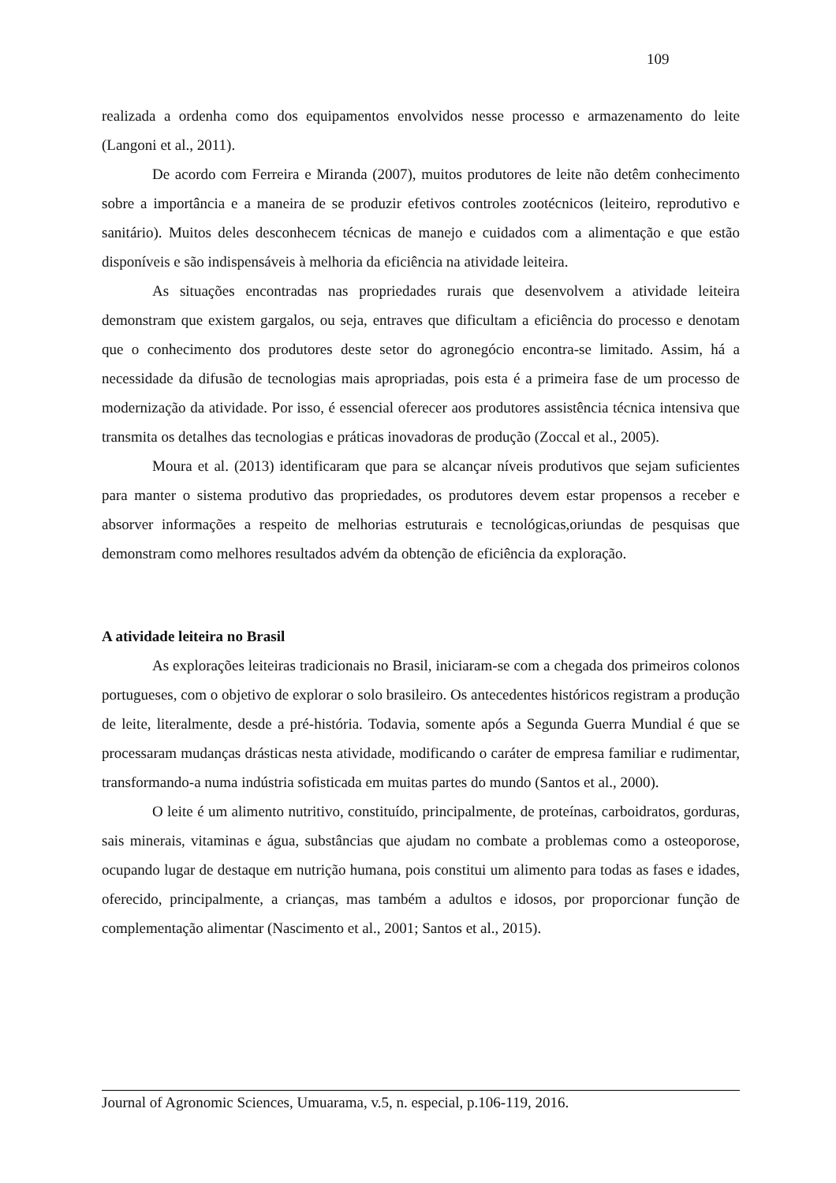109
realizada a ordenha como dos equipamentos envolvidos nesse processo e armazenamento do leite (Langoni et al., 2011).
De acordo com Ferreira e Miranda (2007), muitos produtores de leite não detêm conhecimento sobre a importância e a maneira de se produzir efetivos controles zootécnicos (leiteiro, reprodutivo e sanitário). Muitos deles desconhecem técnicas de manejo e cuidados com a alimentação e que estão disponíveis e são indispensáveis à melhoria da eficiência na atividade leiteira.
As situações encontradas nas propriedades rurais que desenvolvem a atividade leiteira demonstram que existem gargalos, ou seja, entraves que dificultam a eficiência do processo e denotam que o conhecimento dos produtores deste setor do agronegócio encontra-se limitado. Assim, há a necessidade da difusão de tecnologias mais apropriadas, pois esta é a primeira fase de um processo de modernização da atividade. Por isso, é essencial oferecer aos produtores assistência técnica intensiva que transmita os detalhes das tecnologias e práticas inovadoras de produção (Zoccal et al., 2005).
Moura et al. (2013) identificaram que para se alcançar níveis produtivos que sejam suficientes para manter o sistema produtivo das propriedades, os produtores devem estar propensos a receber e absorver informações a respeito de melhorias estruturais e tecnológicas,oriundas de pesquisas que demonstram como melhores resultados advém da obtenção de eficiência da exploração.
A atividade leiteira no Brasil
As explorações leiteiras tradicionais no Brasil, iniciaram-se com a chegada dos primeiros colonos portugueses, com o objetivo de explorar o solo brasileiro. Os antecedentes históricos registram a produção de leite, literalmente, desde a pré-história. Todavia, somente após a Segunda Guerra Mundial é que se processaram mudanças drásticas nesta atividade, modificando o caráter de empresa familiar e rudimentar, transformando-a numa indústria sofisticada em muitas partes do mundo (Santos et al., 2000).
O leite é um alimento nutritivo, constituído, principalmente, de proteínas, carboidratos, gorduras, sais minerais, vitaminas e água, substâncias que ajudam no combate a problemas como a osteoporose, ocupando lugar de destaque em nutrição humana, pois constitui um alimento para todas as fases e idades, oferecido, principalmente, a crianças, mas também a adultos e idosos, por proporcionar função de complementação alimentar (Nascimento et al., 2001; Santos et al., 2015).
Journal of Agronomic Sciences, Umuarama, v.5, n. especial, p.106-119, 2016.